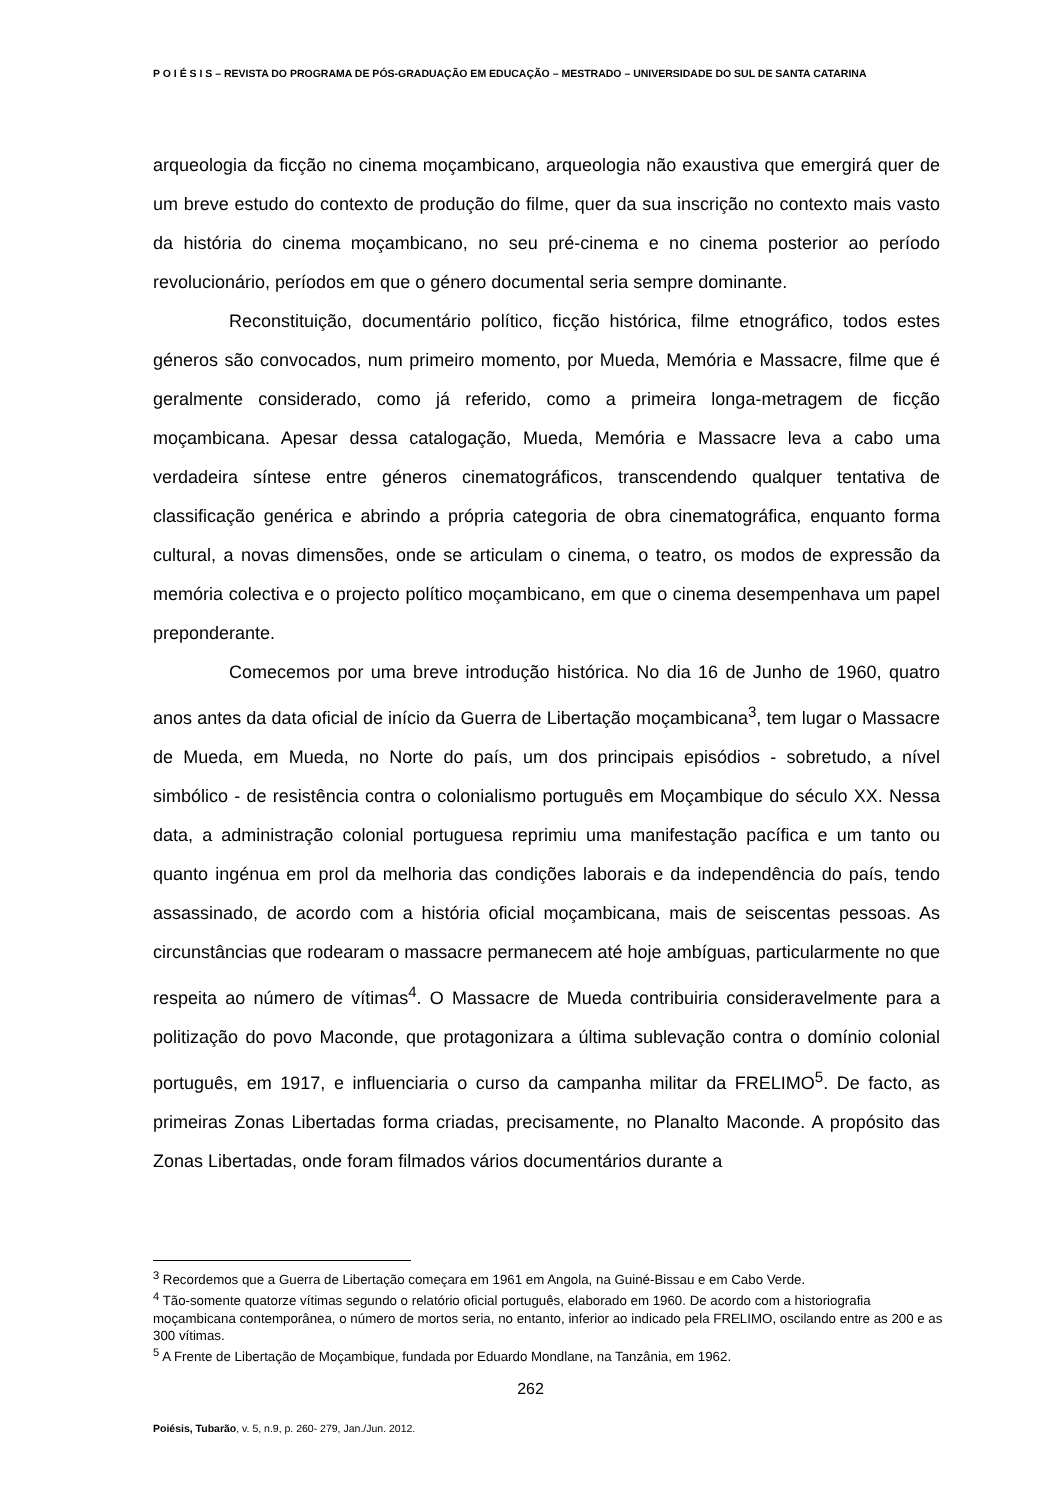P O I É S I S – REVISTA DO PROGRAMA DE PÓS-GRADUAÇÃO EM EDUCAÇÃO – MESTRADO – UNIVERSIDADE DO SUL DE SANTA CATARINA
arqueologia da ficção no cinema moçambicano, arqueologia não exaustiva que emergirá quer de um breve estudo do contexto de produção do filme, quer da sua inscrição no contexto mais vasto da história do cinema moçambicano, no seu pré-cinema e no cinema posterior ao período revolucionário, períodos em que o género documental seria sempre dominante.
Reconstituição, documentário político, ficção histórica, filme etnográfico, todos estes géneros são convocados, num primeiro momento, por Mueda, Memória e Massacre, filme que é geralmente considerado, como já referido, como a primeira longa-metragem de ficção moçambicana. Apesar dessa catalogação, Mueda, Memória e Massacre leva a cabo uma verdadeira síntese entre géneros cinematográficos, transcendendo qualquer tentativa de classificação genérica e abrindo a própria categoria de obra cinematográfica, enquanto forma cultural, a novas dimensões, onde se articulam o cinema, o teatro, os modos de expressão da memória colectiva e o projecto político moçambicano, em que o cinema desempenhava um papel preponderante.
Comecemos por uma breve introdução histórica. No dia 16 de Junho de 1960, quatro anos antes da data oficial de início da Guerra de Libertação moçambicana<sup>3</sup>, tem lugar o Massacre de Mueda, em Mueda, no Norte do país, um dos principais episódios - sobretudo, a nível simbólico - de resistência contra o colonialismo português em Moçambique do século XX. Nessa data, a administração colonial portuguesa reprimiu uma manifestação pacífica e um tanto ou quanto ingénua em prol da melhoria das condições laborais e da independência do país, tendo assassinado, de acordo com a história oficial moçambicana, mais de seiscentas pessoas. As circunstâncias que rodearam o massacre permanecem até hoje ambíguas, particularmente no que respeita ao número de vítimas<sup>4</sup>. O Massacre de Mueda contribuiria consideravelmente para a politização do povo Maconde, que protagonizara a última sublevação contra o domínio colonial português, em 1917, e influenciaria o curso da campanha militar da FRELIMO<sup>5</sup>. De facto, as primeiras Zonas Libertadas forma criadas, precisamente, no Planalto Maconde. A propósito das Zonas Libertadas, onde foram filmados vários documentários durante a
<sup>3</sup> Recordemos que a Guerra de Libertação começara em 1961 em Angola, na Guiné-Bissau e em Cabo Verde.
<sup>4</sup> Tão-somente quatorze vítimas segundo o relatório oficial português, elaborado em 1960. De acordo com a historiografia moçambicana contemporânea, o número de mortos seria, no entanto, inferior ao indicado pela FRELIMO, oscilando entre as 200 e as 300 vítimas.
<sup>5</sup> A Frente de Libertação de Moçambique, fundada por Eduardo Mondlane, na Tanzânia, em 1962.
262
Poiésis, Tubarão, v. 5, n.9, p. 260- 279, Jan./Jun. 2012.